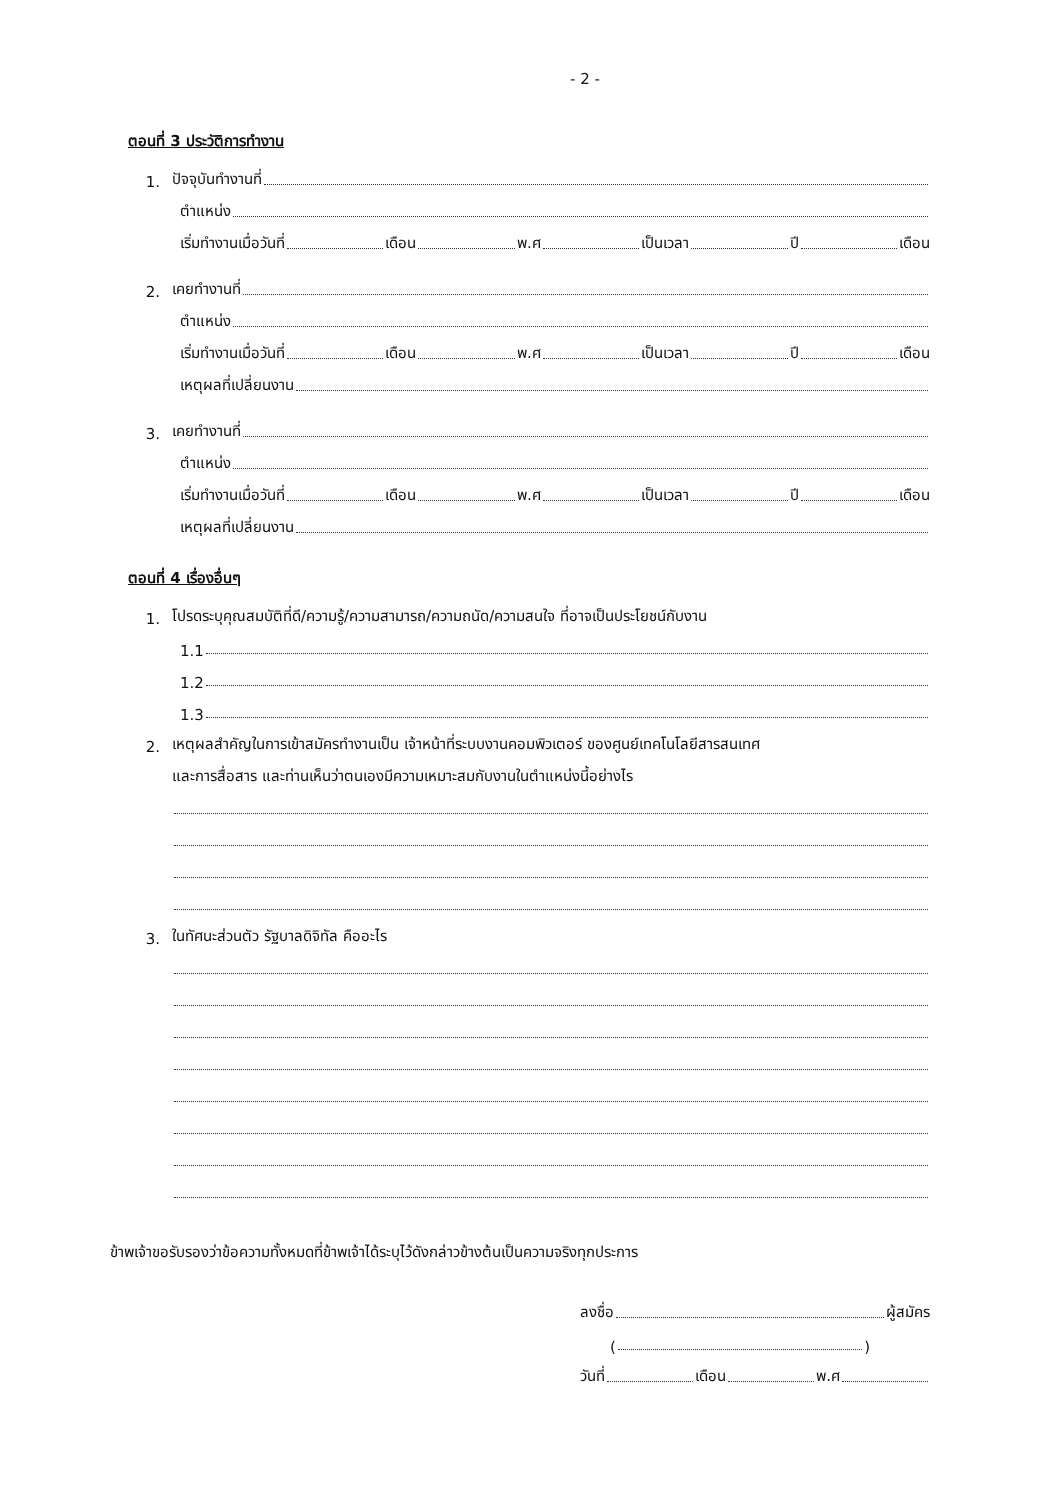- 2 -
ตอนที่ 3 ประวัติการทำงาน
1. ปัจจุบันทำงานที่
ตำแหน่ง
เริ่มทำงานเมื่อวันที่ เดือน พ.ศ เป็นเวลา ปี เดือน
2. เคยทำงานที่
ตำแหน่ง
เริ่มทำงานเมื่อวันที่ เดือน พ.ศ เป็นเวลา ปี เดือน
เหตุผลที่เปลี่ยนงาน
3. เคยทำงานที่
ตำแหน่ง
เริ่มทำงานเมื่อวันที่ เดือน พ.ศ เป็นเวลา ปี เดือน
เหตุผลที่เปลี่ยนงาน
ตอนที่ 4 เรื่องอื่นๆ
1. โปรดระบุคุณสมบัติที่ดี/ความรู้/ความสามารถ/ความถนัด/ความสนใจ ที่อาจเป็นประโยชน์กับงาน
1.1
1.2
1.3
2. เหตุผลสำคัญในการเข้าสมัครทำงานเป็น เจ้าหน้าที่ระบบงานคอมพิวเตอร์ ของศูนย์เทคโนโลยีสารสนเทศ
และการสื่อสาร และท่านเห็นว่าตนเองมีความเหมาะสมกับงานในตำแหน่งนี้อย่างไร
3. ในทัศนะส่วนตัว รัฐบาลดิจิทัล คืออะไร
ข้าพเจ้าขอรับรองว่าข้อความทั้งหมดที่ข้าพเจ้าได้ระบุไว้ดังกล่าวข้างต้นเป็นความจริงทุกประการ
ลงชื่อ ผู้สมัคร
( )
วันที่ เดือน พ.ศ